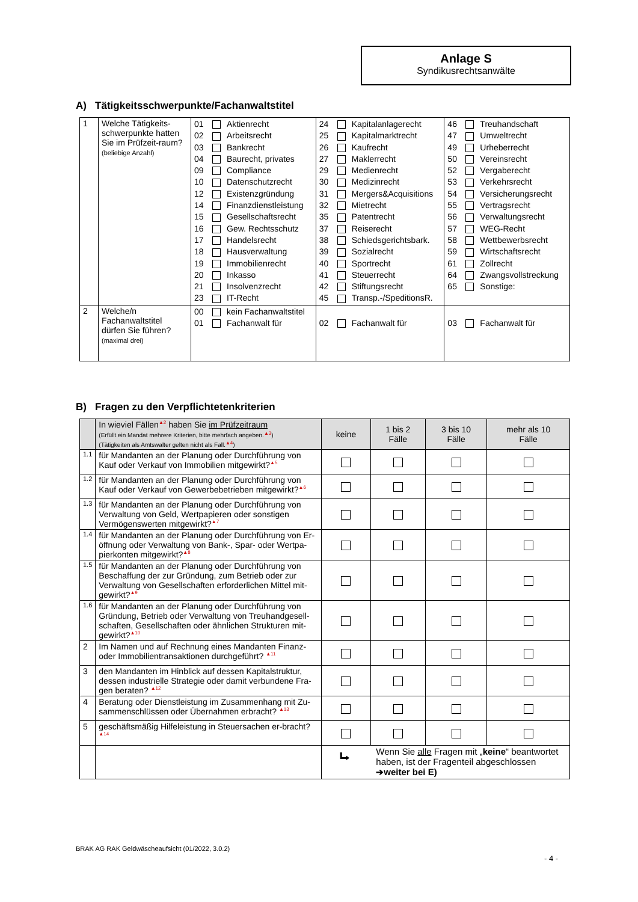Anlage S
Syndikusrechtsanwälte
A) Tätigkeitsschwerpunkte/Fachanwaltstitel
| 1 | Welche Tätigkeits-schwerpunkte hatten Sie im Prüfzeit-raum? (beliebige Anzahl) | 01 Aktienrecht 02 Arbeitsrecht 03 Bankrecht 04 Baurecht, privates 09 Compliance 10 Datenschutzrecht 12 Existenzgründung 14 Finanzdienstleistung 15 Gesellschaftsrecht 16 Gew. Rechtsschutz 17 Handelsrecht 18 Hausverwaltung 19 Immobilienrecht 20 Inkasso 21 Insolvenzrecht 23 IT-Recht | 24 Kapitalanlagerecht 25 Kapitalmarktrecht 26 Kaufrecht 27 Maklerrecht 29 Medienrecht 30 Medizinrecht 31 Mergers&Acquisitions 32 Mietrecht 35 Patentrecht 37 Reiserecht 38 Schiedsgerichtsbark. 39 Sozialrecht 40 Sportrecht 41 Steuerrecht 42 Stiftungsrecht 45 Transp.-/SpeditionsR. | 46 Treuhandschaft 47 Umweltrecht 49 Urheberrecht 50 Vereinsrecht 52 Vergaberecht 53 Verkehrsrecht 54 Versicherungsrecht 55 Vertragsrecht 56 Verwaltungsrecht 57 WEG-Recht 58 Wettbewerbsrecht 59 Wirtschaftsrecht 61 Zollrecht 64 Zwangsvollstreckung 65 Sonstige: |
| 2 | Welche/n Fachanwaltstitel dürfen Sie führen? (maximal drei) | 00 kein Fachanwaltstitel 01 Fachanwalt für | 02 Fachanwalt für | 03 Fachanwalt für |
B) Fragen zu den Verpflichtetenkriterien
| | In wieviel Fällen<sup>▲2</sup> haben Sie im Prüfzeitraum (Erfüllt ein Mandat mehrere Kriterien, bitte mehrfach angeben.<sup>▲3</sup>) (Tätigkeiten als Amtswalter gelten nicht als Fall.<sup>▲4</sup>) | keine | 1 bis 2 Fälle | 3 bis 10 Fälle | mehr als 10 Fälle |
| --- | --- | --- | --- | --- | --- |
| 1.1 | für Mandanten an der Planung oder Durchführung von Kauf oder Verkauf von Immobilien mitgewirkt?<sup>▲5</sup> | | | | |
| 1.2 | für Mandanten an der Planung oder Durchführung von Kauf oder Verkauf von Gewerbebetrieben mitgewirkt?<sup>▲6</sup> | | | | |
| 1.3 | für Mandanten an der Planung oder Durchführung von Verwaltung von Geld, Wertpapieren oder sonstigen Vermögenswerten mitgewirkt?<sup>▲7</sup> | | | | |
| 1.4 | für Mandanten an der Planung oder Durchführung von Er-öffnung oder Verwaltung von Bank-, Spar- oder Wertpa-pierkonten mitgewirkt?<sup>▲8</sup> | | | | |
| 1.5 | für Mandanten an der Planung oder Durchführung von Beschaffung der zur Gründung, zum Betrieb oder zur Verwaltung von Gesellschaften erforderlichen Mittel mit-gewirkt?<sup>▲9</sup> | | | | |
| 1.6 | für Mandanten an der Planung oder Durchführung von Gründung, Betrieb oder Verwaltung von Treuhandgesell-schaften, Gesellschaften oder ähnlichen Strukturen mit-gewirkt?<sup>▲10</sup> | | | | |
| 2 | Im Namen und auf Rechnung eines Mandanten Finanz- oder Immobilientransaktionen durchgeführt? <sup>▲11</sup> | | | | |
| 3 | den Mandanten im Hinblick auf dessen Kapitalstruktur, dessen industrielle Strategie oder damit verbundene Fra-gen beraten? <sup>▲12</sup> | | | | |
| 4 | Beratung oder Dienstleistung im Zusammenhang mit Zu-sammenschlüssen oder Übernahmen erbracht? <sup>▲13</sup> | | | | |
| 5 | geschäftsmäßig Hilfeleistung in Steuersachen er-bracht?<sup>▲14</sup> | | | | |
| | | ⮡ Wenn Sie alle Fragen mit „ keine “ beantwortet haben, ist der Fragenteil abgeschlossen ➔weiter bei E) | | | |
BRAK AG RAK Geldwäscheaufsicht (01/2022, 3.0.2)
- 4 -